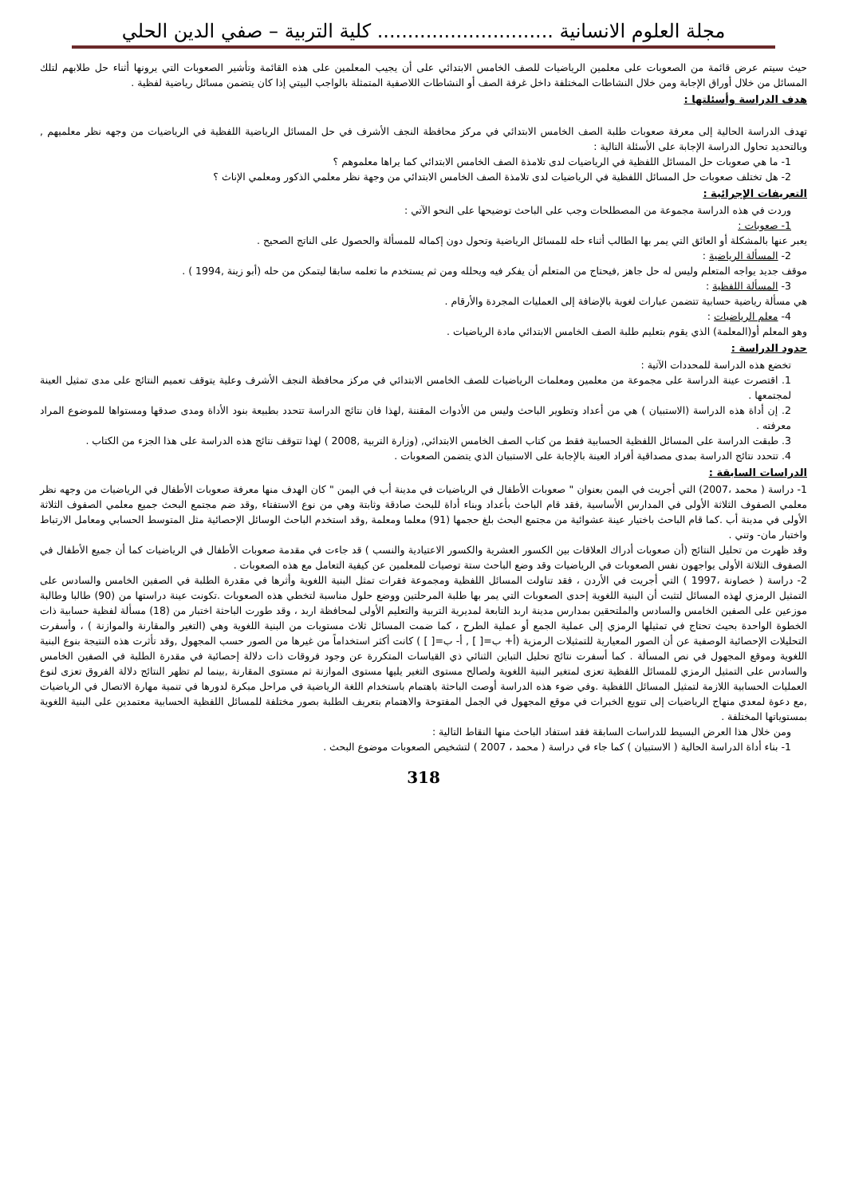مجلة العلوم الانسانية ............................. كلية التربية – صفي الدين الحلي
حيث سيتم عرض قائمة من الصعوبات على معلمين الرياضيات للصف الخامس الابتدائي على أن يجيب المعلمين على هذه القائمة وتأشير الصعوبات التي يرونها أثناء حل طلابهم لتلك المسائل من خلال أوراق الإجابة ومن خلال النشاطات المختلفة داخل غرفة الصف أو النشاطات اللاصفية المتمثلة بالواجب البيتي إذا كان يتضمن مسائل رياضية لفظية .
هدف الدراسة وأسئلتها :
تهدف الدراسة الحالية إلى معرفة صعوبات طلبة الصف الخامس الابتدائي في مركز محافظة النجف الأشرف في حل المسائل الرياضية اللفظية في الرياضيات من وجهه نظر معلميهم , وبالتحديد تحاول الدراسة الإجابة على الأسئلة التالية :
1- ما هي صعوبات حل المسائل اللفظية في الرياضيات لدى تلامذة الصف الخامس الابتدائي كما يراها معلموهم ؟
2- هل تختلف صعوبات حل المسائل اللفظية في الرياضيات لدى تلامذة الصف الخامس الابتدائي من وجهة نظر معلمي الذكور ومعلمي الإناث ؟
التعريفات الإجرائية :
وردت في هذه الدراسة مجموعة من المصطلحات وجب على الباحث توضيحها على النحو الآتي :
1- صعوبات :
يعبر عنها بالمشكلة أو العائق التي يمر بها الطالب أثناء حله للمسائل الرياضية وتحول دون إكماله للمسألة والحصول على الناتج الصحيح .
2- المسألة الرياضية :
موقف جديد يواجه المتعلم وليس له حل جاهز ,فيحتاج من المتعلم أن يفكر فيه ويحلله ومن ثم يستخدم ما تعلمه سابقا ليتمكن من حله (أبو زينة ,1994 ) .
3- المسألة اللفظية :
هي مسألة رياضية حسابية تتضمن عبارات لغوية بالإضافة إلى العمليات المجردة والأرقام .
4- معلم الرياضيات :
وهو المعلم أو(المعلمة) الذي يقوم بتعليم طلبة الصف الخامس الابتدائي مادة الرياضيات .
حدود الدراسة :
تخضع هذه الدراسة للمحددات الآتية :
1. اقتصرت عينة الدراسة على مجموعة من معلمين ومعلمات الرياضيات للصف الخامس الابتدائي في مركز محافظة النجف الأشرف وعلية يتوقف تعميم النتائج على مدى تمثيل العينة لمجتمعها .
2. إن أداة هذه الدراسة (الاستبيان ) هي من أعداد وتطوير الباحث وليس من الأدوات المقننة ,لهذا فان نتائج الدراسة تتحدد بطبيعة بنود الأداة ومدى صدقها ومستواها للموضوع المراد معرفته .
3. طبقت الدراسة على المسائل اللفظية الحسابية فقط من كتاب الصف الخامس الابتدائي, (وزارة التربية ,2008 ) لهذا تتوقف نتائج هذه الدراسة على هذا الجزء من الكتاب .
4. تتحدد نتائج الدراسة بمدى مصداقية أفراد العينة بالإجابة على الاستبيان الذي يتضمن الصعوبات .
الدراسات السابقة :
1- دراسة ( محمد ،2007) التي أجريت في اليمن بعنوان " صعوبات الأطفال في الرياضيات في مدينة أب في اليمن " كان الهدف منها معرفة صعوبات الأطفال في الرياضيات من وجهه نظر معلمي الصفوف الثلاثة الأولى في المدارس الأساسية ,فقد قام الباحث بأعداد وبناء أداة للبحث صادقة وثابتة وهي من نوع الاستفتاء ,وقد ضم مجتمع البحث جميع معلمي الصفوف الثلاثة الأولى في مدينة أب .كما قام الباحث باختيار عينة عشوائية من مجتمع البحث بلغ حجمها (91) معلما ومعلمة ,وقد استخدم الباحث الوسائل الإحصائية مثل المتوسط الحسابي ومعامل الارتباط واختبار مان- وتني .
وقد ظهرت من تحليل النتائج (أن صعوبات أدراك العلاقات بين الكسور العشرية والكسور الاعتيادية والنسب ) قد جاءت في مقدمة صعوبات الأطفال في الرياضيات كما أن جميع الأطفال في الصفوف الثلاثة الأولى يواجهون نفس الصعوبات في الرياضيات وقد وضع الباحث ستة توصيات للمعلمين عن كيفية التعامل مع هذه الصعوبات .
2- دراسة ( خصاونة ،1997 ) التي أجريت في الأردن ، فقد تناولت المسائل اللفظية ومجموعة فقرات تمثل البنية اللغوية وأثرها في مقدرة الطلبة في الصفين الخامس والسادس على التمثيل الرمزي لهذه المسائل لتثبت أن البنية اللغوية إحدى الصعوبات التي يمر بها طلبة المرحلتين ووضع حلول مناسبة لتخطي هذه الصعوبات .تكونت عينة دراستها من (90) طالبا وطالبة موزعين على الصفين الخامس والسادس والملتحقين بمدارس مدينة اربد التابعة لمديرية التربية والتعليم الأولى لمحافظة اربد ، وقد طورت الباحثة اختبار من (18) مسألة لفظية حسابية ذات الخطوة الواحدة بحيث تحتاج في تمثيلها الرمزي إلى عملية الجمع أو عملية الطرح ، كما ضمت المسائل ثلاث مستويات من البنية اللغوية وهي (التغير والمقارنة والموازنة ) ، وأسفرت التحليلات الإحصائية الوصفية عن أن الصور المعيارية للتمثيلات الرمزية (أ+ ب=[ ] , أ- ب=[ ] ) كانت أكثر استخداماً من غيرها من الصور حسب المجهول ,وقد تأثرت هذه النتيجة بنوع البنية اللغوية وموقع المجهول في نص المسألة . كما أسفرت نتائج تحليل التباين الثنائي ذي القياسات المتكررة عن وجود فروقات ذات دلالة إحصائية في مقدرة الطلبة في الصفين الخامس والسادس على التمثيل الرمزي للمسائل اللفظية تعزى لمتغير البنية اللغوية ولصالح مستوى التغير يليها مستوى الموازنة ثم مستوى المقارنة ,بينما لم تظهر النتائج دلالة الفروق تعزى لنوع العمليات الحسابية اللازمة لتمثيل المسائل اللفظية .وفي ضوء هذه الدراسة أوصت الباحثة باهتمام باستخدام اللغة الرياضية في مراحل مبكرة لدورها في تنمية مهارة الاتصال في الرياضيات ,مع دعوة لمعدي منهاج الرياضيات إلى تنويع الخبرات في موقع المجهول في الجمل المفتوحة والاهتمام بتعريف الطلبة بصور مختلفة للمسائل اللفظية الحسابية معتمدين على البنية اللغوية بمستوياتها المختلفة .
ومن خلال هذا العرض البسيط للدراسات السابقة فقد استفاد الباحث منها النقاط التالية :
1- بناء أداة الدراسة الحالية ( الاستبيان ) كما جاء في دراسة ( محمد ، 2007 ) لتشخيص الصعوبات موضوع البحث .
318